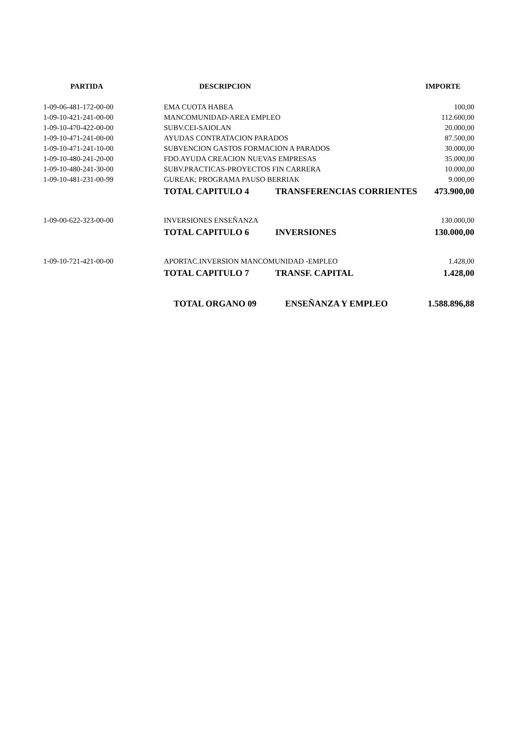| PARTIDA | DESCRIPCION | IMPORTE |
| --- | --- | --- |
| 1-09-06-481-172-00-00 | EMA CUOTA HABEA | 100,00 |
| 1-09-10-421-241-00-00 | MANCOMUNIDAD-AREA EMPLEO | 112.600,00 |
| 1-09-10-470-422-00-00 | SUBV.CEI-SAIOLAN | 20.000,00 |
| 1-09-10-471-241-00-00 | AYUDAS CONTRATACION PARADOS | 87.500,00 |
| 1-09-10-471-241-10-00 | SUBVENCION GASTOS FORMACION A PARADOS | 30.000,00 |
| 1-09-10-480-241-20-00 | FDO.AYUDA CREACION NUEVAS EMPRESAS | 35.000,00 |
| 1-09-10-480-241-30-00 | SUBV.PRACTICAS-PROYECTOS FIN CARRERA | 10.000,00 |
| 1-09-10-481-231-00-99 | GUREAK; PROGRAMA PAUSO BERRIAK | 9.000,00 |
| | TOTAL CAPITULO 4 TRANSFERENCIAS CORRIENTES | 473.900,00 |
| 1-09-00-622-323-00-00 | INVERSIONES ENSEÑANZA | 130.000,00 |
| | TOTAL CAPITULO 6 INVERSIONES | 130.000,00 |
| 1-09-10-721-421-00-00 | APORTAC.INVERSION MANCOMUNIDAD -EMPLEO | 1.428,00 |
| | TOTAL CAPITULO 7 TRANSF. CAPITAL | 1.428,00 |
| | TOTAL ORGANO 09 ENSEÑANZA Y EMPLEO | 1.588.896,88 |